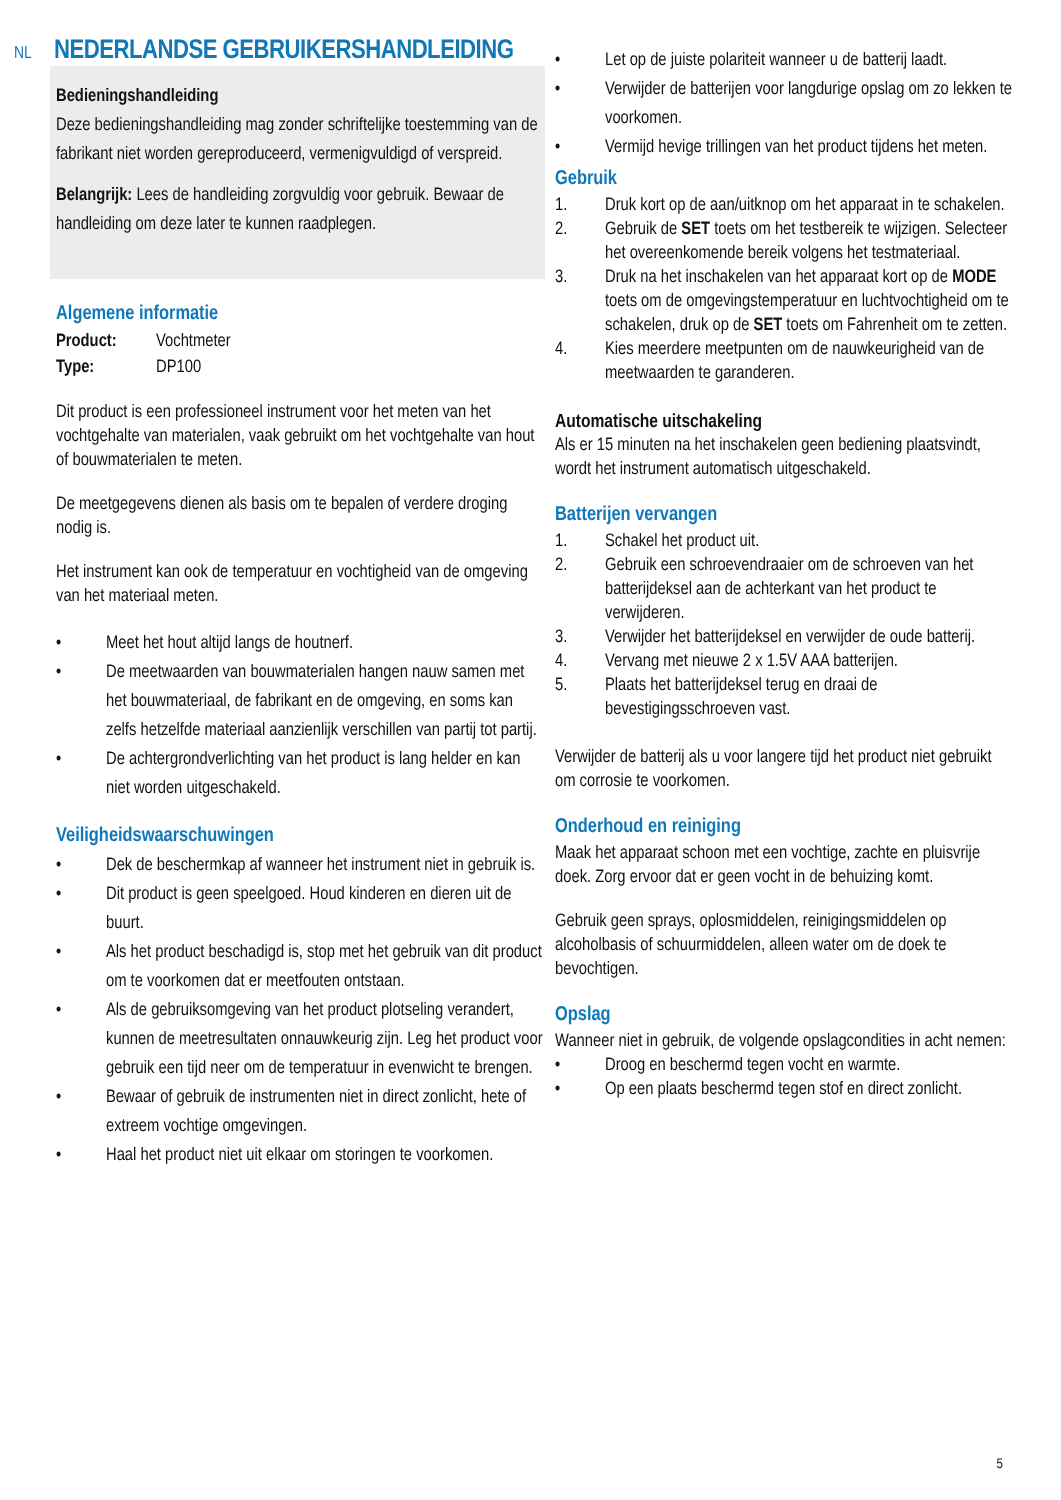NL
NEDERLANDSE GEBRUIKERSHANDLEIDING
Bedieningshandleiding
Deze bedieningshandleiding mag zonder schriftelijke toestemming van de fabrikant niet worden gereproduceerd, vermenigvuldigd of verspreid.
Belangrijk: Lees de handleiding zorgvuldig voor gebruik. Bewaar de handleiding om deze later te kunnen raadplegen.
Algemene informatie
Product: Vochtmeter
Type: DP100
Dit product is een professioneel instrument voor het meten van het vochtgehalte van materialen, vaak gebruikt om het vochtgehalte van hout of bouwmaterialen te meten.
De meetgegevens dienen als basis om te bepalen of verdere droging nodig is.
Het instrument kan ook de temperatuur en vochtigheid van de omgeving van het materiaal meten.
• Meet het hout altijd langs de houtnerf.
• De meetwaarden van bouwmaterialen hangen nauw samen met het bouwmateriaal, de fabrikant en de omgeving, en soms kan zelfs hetzelfde materiaal aanzienlijk verschillen van partij tot partij.
• De achtergrondverlichting van het product is lang helder en kan niet worden uitgeschakeld.
Veiligheidswaarschuwingen
• Dek de beschermkap af wanneer het instrument niet in gebruik is.
• Dit product is geen speelgoed. Houd kinderen en dieren uit de buurt.
• Als het product beschadigd is, stop met het gebruik van dit product om te voorkomen dat er meetfouten ontstaan.
• Als de gebruiksomgeving van het product plotseling verandert, kunnen de meetresultaten onnauwkeurig zijn. Leg het product voor gebruik een tijd neer om de temperatuur in evenwicht te brengen.
• Bewaar of gebruik de instrumenten niet in direct zonlicht, hete of extreem vochtige omgevingen.
• Haal het product niet uit elkaar om storingen te voorkomen.
• Let op de juiste polariteit wanneer u de batterij laadt.
• Verwijder de batterijen voor langdurige opslag om zo lekken te voorkomen.
• Vermijd hevige trillingen van het product tijdens het meten.
Gebruik
1. Druk kort op de aan/uitknop om het apparaat in te schakelen.
2. Gebruik de SET toets om het testbereik te wijzigen. Selecteer het overeenkomende bereik volgens het testmateriaal.
3. Druk na het inschakelen van het apparaat kort op de MODE toets om de omgevingstemperatuur en luchtvochtigheid om te schakelen, druk op de SET toets om Fahrenheit om te zetten.
4. Kies meerdere meetpunten om de nauwkeurigheid van de meetwaarden te garanderen.
Automatische uitschakeling
Als er 15 minuten na het inschakelen geen bediening plaatsvindt, wordt het instrument automatisch uitgeschakeld.
Batterijen vervangen
1. Schakel het product uit.
2. Gebruik een schroevendraaier om de schroeven van het batterijdeksel aan de achterkant van het product te verwijderen.
3. Verwijder het batterijdeksel en verwijder de oude batterij.
4. Vervang met nieuwe 2 x 1.5V AAA batterijen.
5. Plaats het batterijdeksel terug en draai de bevestigingsschroeven vast.
Verwijder de batterij als u voor langere tijd het product niet gebruikt om corrosie te voorkomen.
Onderhoud en reiniging
Maak het apparaat schoon met een vochtige, zachte en pluisvrije doek. Zorg ervoor dat er geen vocht in de behuizing komt.
Gebruik geen sprays, oplosmiddelen, reinigingsmiddelen op alcoholbasis of schuurmiddelen, alleen water om de doek te bevochtigen.
Opslag
Wanneer niet in gebruik, de volgende opslagcondities in acht nemen:
• Droog en beschermd tegen vocht en warmte.
• Op een plaats beschermd tegen stof en direct zonlicht.
5